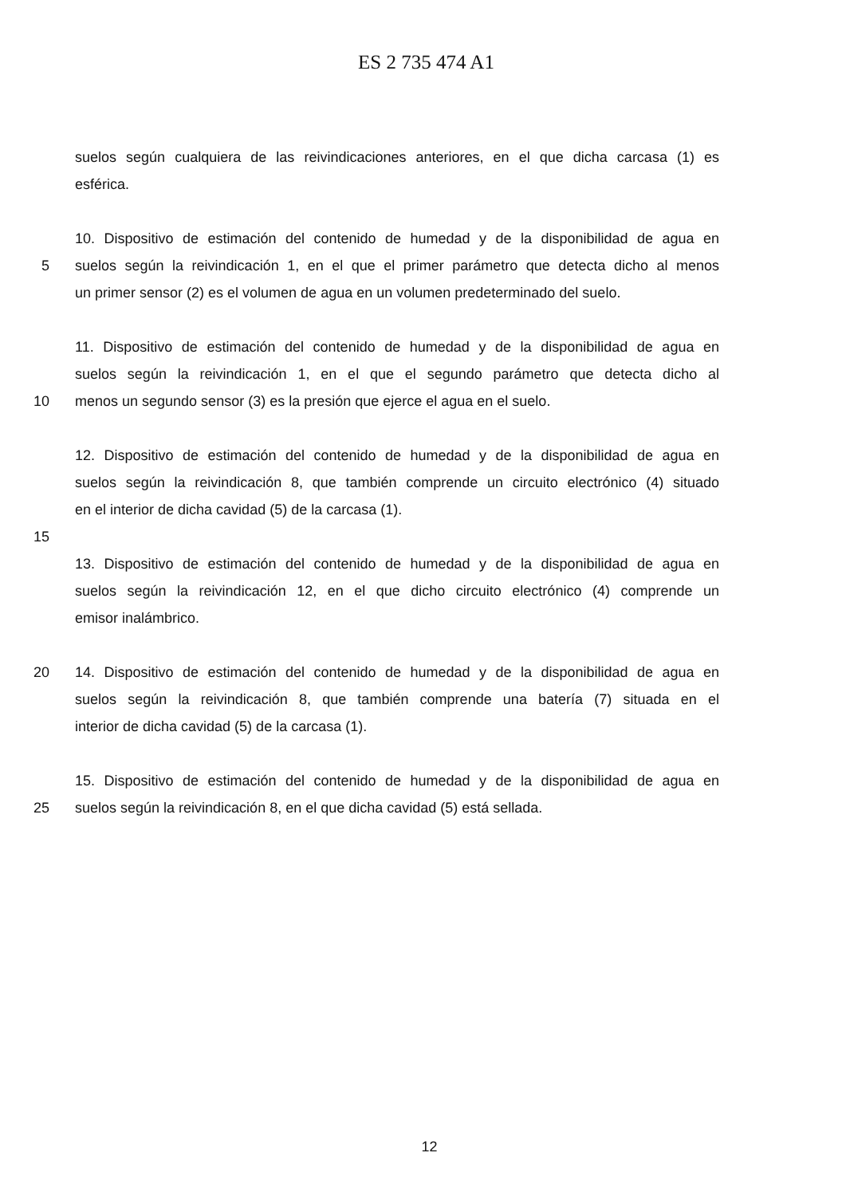ES 2 735 474 A1
suelos según cualquiera de las reivindicaciones anteriores, en el que dicha carcasa (1) es
esférica.
10. Dispositivo de estimación del contenido de humedad y de la disponibilidad de agua en
5 suelos según la reivindicación 1, en el que el primer parámetro que detecta dicho al menos
un primer sensor (2) es el volumen de agua en un volumen predeterminado del suelo.
11. Dispositivo de estimación del contenido de humedad y de la disponibilidad de agua en
suelos según la reivindicación 1, en el que el segundo parámetro que detecta dicho al
10 menos un segundo sensor (3) es la presión que ejerce el agua en el suelo.
12. Dispositivo de estimación del contenido de humedad y de la disponibilidad de agua en
suelos según la reivindicación 8, que también comprende un circuito electrónico (4) situado
en el interior de dicha cavidad (5) de la carcasa (1).
15
13. Dispositivo de estimación del contenido de humedad y de la disponibilidad de agua en
suelos según la reivindicación 12, en el que dicho circuito electrónico (4) comprende un
emisor inalámbrico.
20 14. Dispositivo de estimación del contenido de humedad y de la disponibilidad de agua en
suelos según la reivindicación 8, que también comprende una batería (7) situada en el
interior de dicha cavidad (5) de la carcasa (1).
15. Dispositivo de estimación del contenido de humedad y de la disponibilidad de agua en
25 suelos según la reivindicación 8, en el que dicha cavidad (5) está sellada.
12